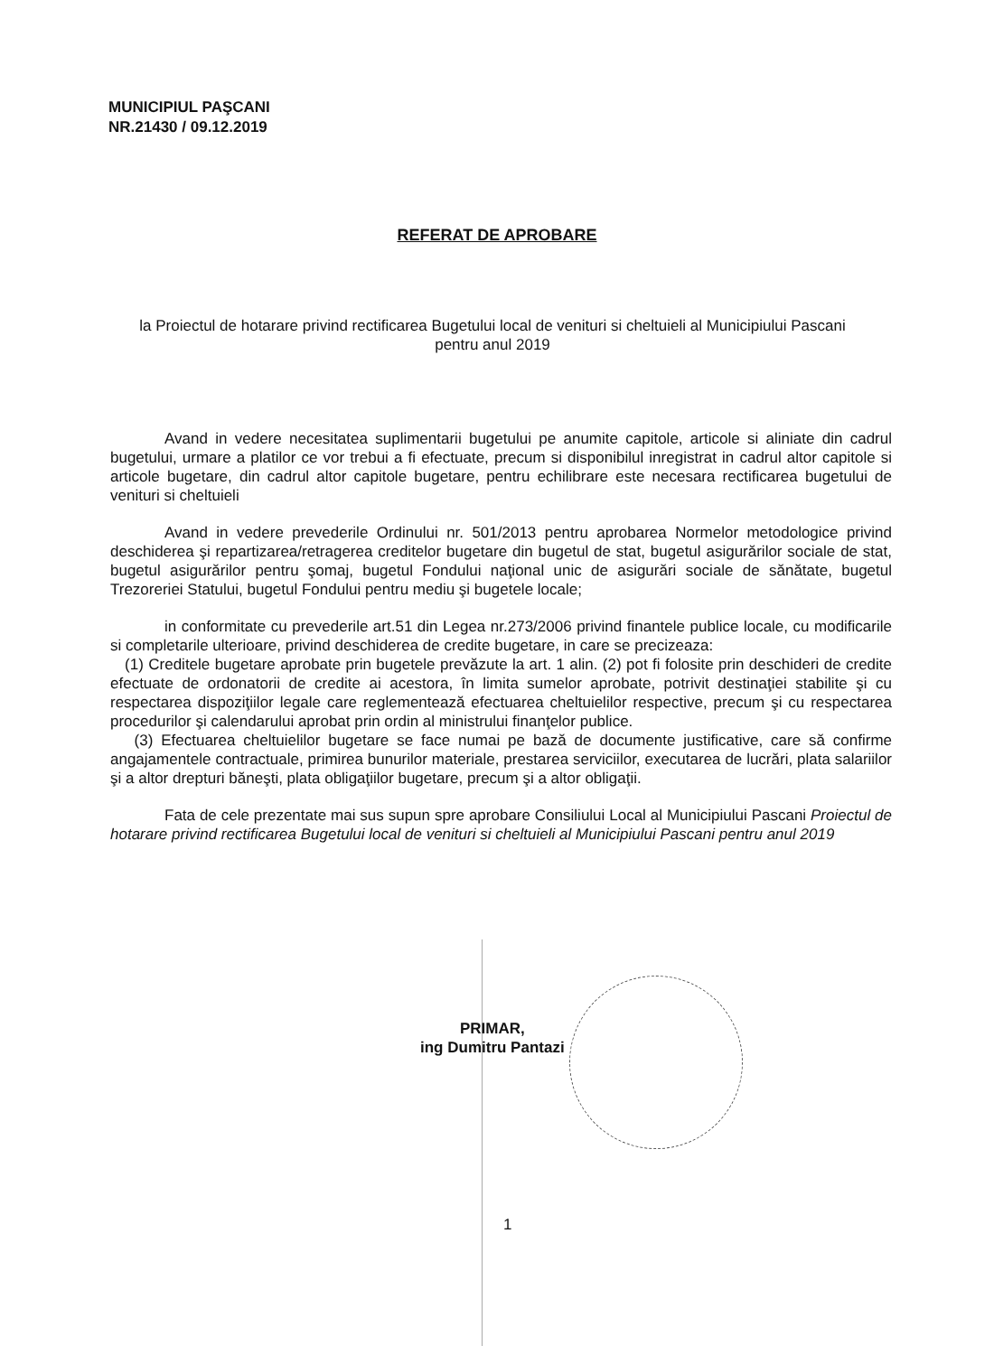MUNICIPIUL PAŞCANI
NR.21430 / 09.12.2019
REFERAT DE APROBARE
la Proiectul de hotarare privind rectificarea Bugetului local de venituri si cheltuieli al Municipiului Pascani pentru anul 2019
Avand in vedere necesitatea suplimentarii bugetului pe anumite capitole, articole si aliniate din cadrul bugetului, urmare a platilor ce vor trebui a fi efectuate, precum si disponibilul inregistrat in cadrul altor capitole si articole bugetare, din cadrul altor capitole bugetare, pentru echilibrare este necesara rectificarea bugetului de venituri si cheltuieli
Avand in vedere prevederile Ordinului nr. 501/2013 pentru aprobarea Normelor metodologice privind deschiderea şi repartizarea/retragerea creditelor bugetare din bugetul de stat, bugetul asigurărilor sociale de stat, bugetul asigurărilor pentru şomaj, bugetul Fondului naţional unic de asigurări sociale de sănătate, bugetul Trezoreriei Statului, bugetul Fondului pentru mediu şi bugetele locale;
in conformitate cu prevederile art.51 din Legea nr.273/2006 privind finantele publice locale, cu modificarile si completarile ulterioare, privind deschiderea de credite bugetare, in care se precizeaza:
(1) Creditele bugetare aprobate prin bugetele prevăzute la art. 1 alin. (2) pot fi folosite prin deschideri de credite efectuate de ordonatorii de credite ai acestora, în limita sumelor aprobate, potrivit destinaţiei stabilite şi cu respectarea dispoziţiilor legale care reglementează efectuarea cheltuielilor respective, precum şi cu respectarea procedurilor şi calendarului aprobat prin ordin al ministrului finanţelor publice.
(3) Efectuarea cheltuielilor bugetare se face numai pe bază de documente justificative, care să confirme angajamentele contractuale, primirea bunurilor materiale, prestarea serviciilor, executarea de lucrări, plata salariilor şi a altor drepturi băneşti, plata obligaţiilor bugetare, precum şi a altor obligaţii.
Fata de cele prezentate mai sus supun spre aprobare Consiliului Local al Municipiului Pascani Proiectul de hotarare privind rectificarea Bugetului local de venituri si cheltuieli al Municipiului Pascani pentru anul 2019
PRIMAR,
ing Dumitru Pantazi
1